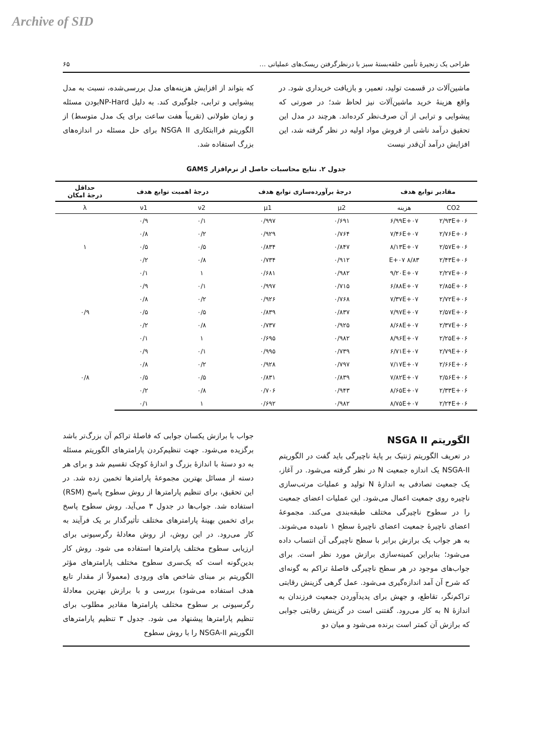Archive of SID
طراحی یک زنجیرهٔ تأمین حلقه‌بستهٔ سبز با درنظرگرفتن ریسک‌های عملیاتی … ۶۵
ماشین‌آلات در قسمت تولید، تعمیر، و بازیافت خریداری شود. در واقع هزینهٔ خرید ماشین‌آلات نیز لحاظ شد؛ در صورتی که پیشوایی و ترابی از آن صرف‌نظر کرده‌اند. هرچند در مدل این تحقیق درآمد ناشی از فروش مواد اولیه در نظر گرفته شد، این افزایش درآمد آن‌قدر نیست
که بتواند از افزایش هزینه‌های مدل بررسی‌شده، نسبت به مدل پیشوایی و ترابی، جلوگیری کند. به دلیل NP-Hardبودن مسئله و زمان طولانی (تقریباً هفت ساعت برای یک مدل متوسط) از الگوریتم فراابتکاری NSGA II برای حل مسئله در اندازه‌های بزرگ استفاده شد.
جدول ۲. نتایج محاسبات حاصل از نرم‌افزار GAMS
| مقادیر توابع هدف | | درجهٔ برآورده‌سازی توابع هدف | | درجهٔ اهمیت توابع هدف | | حداقل درجهٔ امکان |
| --- | --- | --- | --- | --- | --- | --- |
| CO2 | هزینه | μ2 | μ1 | ν2 | ν1 | λ |
| ۲/۹۳E+۰۶ | ۶/۹۹E+۰۷ | ۰/۶۹۱ | ۰/۹۹۷ | ۰/۱ | ۰/۹ | ۱ |
| ۲/۷۶E+۰۶ | ۷/۴۶E+۰۷ | ۰/۷۶۴ | ۰/۹۲۹ | ۰/۲ | ۰/۸ | |
| ۲/۵۷E+۰۶ | ۸/۱۳E+۰۷ | ۰/۸۴۷ | ۰/۸۳۴ | ۰/۵ | ۰/۵ | |
| ۲/۴۳E+۰۶ | ۸/۸۳ E+۰۷ | ۰/۹۱۲ | ۰/۷۳۴ | ۰/۸ | ۰/۲ | |
| ۲/۲۷E+۰۶ | ۹/۲۰E+۰۷ | ۰/۹۸۲ | ۰/۶۸۱ | ۱ | ۰/۱ | |
| ۲/۸۵E+۰۶ | ۶/۸۸E+۰۷ | ۰/۷۱۵ | ۰/۹۹۷ | ۰/۱ | ۰/۹ | ۰/۹ |
| ۲/۷۲E+۰۶ | ۷/۳۷E+۰۷ | ۰/۷۶۸ | ۰/۹۲۶ | ۰/۲ | ۰/۸ | |
| ۲/۵۷E+۰۶ | ۷/۹۷E+۰۷ | ۰/۸۳۷ | ۰/۸۳۹ | ۰/۵ | ۰/۵ | |
| ۲/۳۷E+۰۶ | ۸/۶۸E+۰۷ | ۰/۹۲۵ | ۰/۷۳۷ | ۰/۸ | ۰/۲ | |
| ۲/۲۵E+۰۶ | ۸/۹۶E+۰۷ | ۰/۹۸۲ | ۰/۶۹۵ | ۱ | ۰/۱ | |
| ۲/۷۹E+۰۶ | ۶/۷۱E+۰۷ | ۰/۷۳۹ | ۰/۹۹۵ | ۰/۱ | ۰/۹ | ۰/۸ |
| ۲/۶۶E+۰۶ | ۷/۱۷E+۰۷ | ۰/۷۹۷ | ۰/۹۲۸ | ۰/۲ | ۰/۸ | |
| ۲/۵۶E+۰۶ | ۷/۸۲E+۰۷ | ۰/۸۳۹ | ۰/۸۳۱ | ۰/۵ | ۰/۵ | |
| ۲/۳۳E+۰۶ | ۸/۶۵E+۰۷ | ۰/۹۴۳ | ۰/۷۰۶ | ۰/۸ | ۰/۲ | |
| ۲/۲۴E+۰۶ | ۸/۷۵E+۰۷ | ۰/۹۸۲ | ۰/۶۹۲ | ۱ | ۰/۱ | |
الگوریتم NSGA II
در تعریف الگوریتم ژنتیک بر پایهٔ ناچیرگی باید گفت در الگوریتم NSGA-II یک اندازه جمعیت N در نظر گرفته می‌شود. در آغاز، یک جمعیت تصادفی به اندازهٔ N تولید و عملیات مرتب‌سازی ناچیره روی جمعیت اعمال می‌شود. این عملیات اعضای جمعیت را در سطوح ناچیرگی مختلف طبقه‌بندی می‌کند. مجموعهٔ اعضای ناچیرهٔ جمعیت اعضای ناچیرهٔ سطح ۱ نامیده می‌شوند. به هر جواب یک برازش برابر با سطح ناچیرگی آن انتساب داده می‌شود؛ بنابراین کمینه‌سازی برازش مورد نظر است. برای جواب‌های موجود در هر سطح ناچیرگی فاصلهٔ تراکم به گونه‌ای که شرح آن آمد اندازه‌گیری می‌شود. عمل گرهی گزینش رقابتی تراکم‌نگر، تقاطع، و جهش برای پدیدآوردن جمعیت فرزندان به اندازهٔ N به کار می‌رود. گفتنی است در گزینش رقابتی جوابی که برازش آن کمتر است برنده می‌شود و میان دو
جواب با برازش یکسان جوابی که فاصلهٔ تراکم آن بزرگ‌تر باشد برگزیده می‌شود. جهت تنظیم‌کردن پارامترهای الگوریتم مسئله به دو دستهٔ با اندازهٔ بزرگ و اندازهٔ کوچک تقسیم شد و برای هر دسته از مسائل بهترین مجموعهٔ پارامترها تخمین زده شد. در این تحقیق، برای تنظیم پارامترها از روش سطوح پاسخ (RSM) استفاده شد. جواب‌ها در جدول ۳ می‌آید. روش سطوح پاسخ برای تخمین بهینهٔ پارامترهای مختلف تأثیرگذار بر یک فرآیند به کار می‌رود. در این روش، از روش معادلهٔ رگرسیونی برای ارزیابی سطوح مختلف پارامترها استفاده می شود. روش کار بدین‌گونه است که یک‌سری سطوح مختلف پارامترهای مؤثر الگوریتم بر مبنای شاخص های ورودی (معمولاً از مقدار تابع هدف استفاده می‌شود) بررسی و با برازش بهترین معادلهٔ رگرسیونی بر سطوح مختلف پارامترها مقادیر مطلوب برای تنظیم پارامترها پیشنهاد می شود. جدول ۳ تنظیم پارامترهای الگوریتم NSGA-II را با روش سطوح